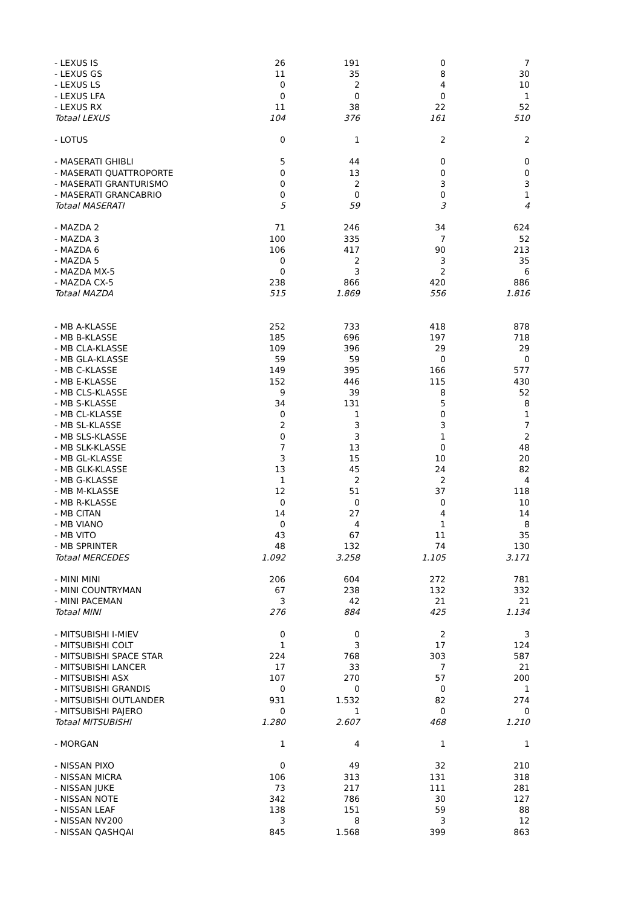| - LEXUS IS | 26 | 191 | 0 | 7 |
| - LEXUS GS | 11 | 35 | 8 | 30 |
| - LEXUS LS | 0 | 2 | 4 | 10 |
| - LEXUS LFA | 0 | 0 | 0 | 1 |
| - LEXUS RX | 11 | 38 | 22 | 52 |
| Totaal LEXUS | 104 | 376 | 161 | 510 |
| - LOTUS | 0 | 1 | 2 | 2 |
| - MASERATI GHIBLI | 5 | 44 | 0 | 0 |
| - MASERATI QUATTROPORTE | 0 | 13 | 0 | 0 |
| - MASERATI GRANTURISMO | 0 | 2 | 3 | 3 |
| - MASERATI GRANCABRIO | 0 | 0 | 0 | 1 |
| Totaal MASERATI | 5 | 59 | 3 | 4 |
| - MAZDA 2 | 71 | 246 | 34 | 624 |
| - MAZDA 3 | 100 | 335 | 7 | 52 |
| - MAZDA 6 | 106 | 417 | 90 | 213 |
| - MAZDA 5 | 0 | 2 | 3 | 35 |
| - MAZDA MX-5 | 0 | 3 | 2 | 6 |
| - MAZDA CX-5 | 238 | 866 | 420 | 886 |
| Totaal MAZDA | 515 | 1.869 | 556 | 1.816 |
| - MB A-KLASSE | 252 | 733 | 418 | 878 |
| - MB B-KLASSE | 185 | 696 | 197 | 718 |
| - MB CLA-KLASSE | 109 | 396 | 29 | 29 |
| - MB GLA-KLASSE | 59 | 59 | 0 | 0 |
| - MB C-KLASSE | 149 | 395 | 166 | 577 |
| - MB E-KLASSE | 152 | 446 | 115 | 430 |
| - MB CLS-KLASSE | 9 | 39 | 8 | 52 |
| - MB S-KLASSE | 34 | 131 | 5 | 8 |
| - MB CL-KLASSE | 0 | 1 | 0 | 1 |
| - MB SL-KLASSE | 2 | 3 | 3 | 7 |
| - MB SLS-KLASSE | 0 | 3 | 1 | 2 |
| - MB SLK-KLASSE | 7 | 13 | 0 | 48 |
| - MB GL-KLASSE | 3 | 15 | 10 | 20 |
| - MB GLK-KLASSE | 13 | 45 | 24 | 82 |
| - MB G-KLASSE | 1 | 2 | 2 | 4 |
| - MB M-KLASSE | 12 | 51 | 37 | 118 |
| - MB R-KLASSE | 0 | 0 | 0 | 10 |
| - MB CITAN | 14 | 27 | 4 | 14 |
| - MB VIANO | 0 | 4 | 1 | 8 |
| - MB VITO | 43 | 67 | 11 | 35 |
| - MB SPRINTER | 48 | 132 | 74 | 130 |
| Totaal MERCEDES | 1.092 | 3.258 | 1.105 | 3.171 |
| - MINI MINI | 206 | 604 | 272 | 781 |
| - MINI COUNTRYMAN | 67 | 238 | 132 | 332 |
| - MINI PACEMAN | 3 | 42 | 21 | 21 |
| Totaal MINI | 276 | 884 | 425 | 1.134 |
| - MITSUBISHI I-MIEV | 0 | 0 | 2 | 3 |
| - MITSUBISHI COLT | 1 | 3 | 17 | 124 |
| - MITSUBISHI SPACE STAR | 224 | 768 | 303 | 587 |
| - MITSUBISHI LANCER | 17 | 33 | 7 | 21 |
| - MITSUBISHI ASX | 107 | 270 | 57 | 200 |
| - MITSUBISHI GRANDIS | 0 | 0 | 0 | 1 |
| - MITSUBISHI OUTLANDER | 931 | 1.532 | 82 | 274 |
| - MITSUBISHI PAJERO | 0 | 1 | 0 | 0 |
| Totaal MITSUBISHI | 1.280 | 2.607 | 468 | 1.210 |
| - MORGAN | 1 | 4 | 1 | 1 |
| - NISSAN PIXO | 0 | 49 | 32 | 210 |
| - NISSAN MICRA | 106 | 313 | 131 | 318 |
| - NISSAN JUKE | 73 | 217 | 111 | 281 |
| - NISSAN NOTE | 342 | 786 | 30 | 127 |
| - NISSAN LEAF | 138 | 151 | 59 | 88 |
| - NISSAN NV200 | 3 | 8 | 3 | 12 |
| - NISSAN QASHQAI | 845 | 1.568 | 399 | 863 |